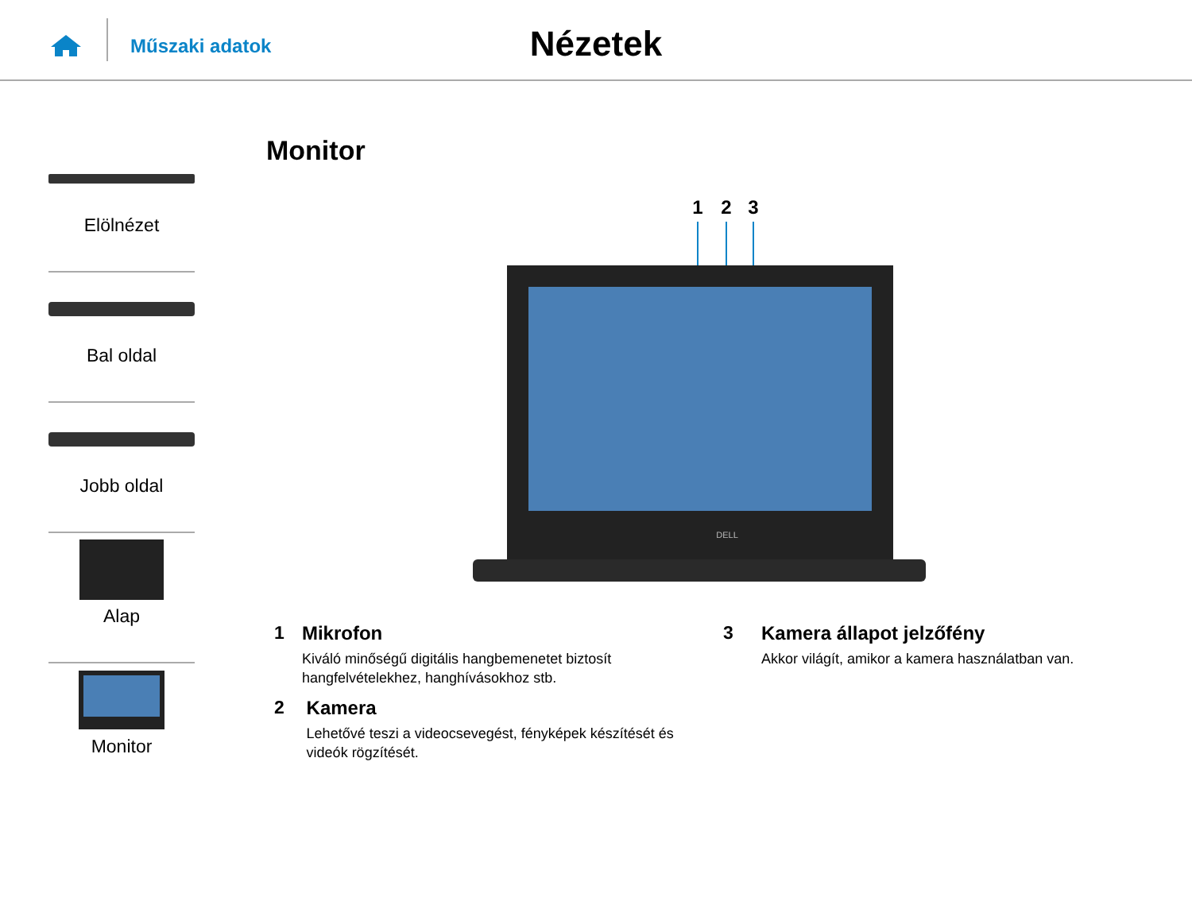Műszaki adatok
Nézetek
Elölnézet
Bal oldal
Jobb oldal
Alap
Monitor
Monitor
1
2
3
DELL
1 Mikrofon
Kiváló minőségű digitális hangbemenetet biztosít hangfelvételekhez, hanghívásokhoz stb.
2 Kamera
Lehetővé teszi a videocsevegést, fényképek készítését és videók rögzítését.
3 Kamera állapot jelzőfény
Akkor világít, amikor a kamera használatban van.